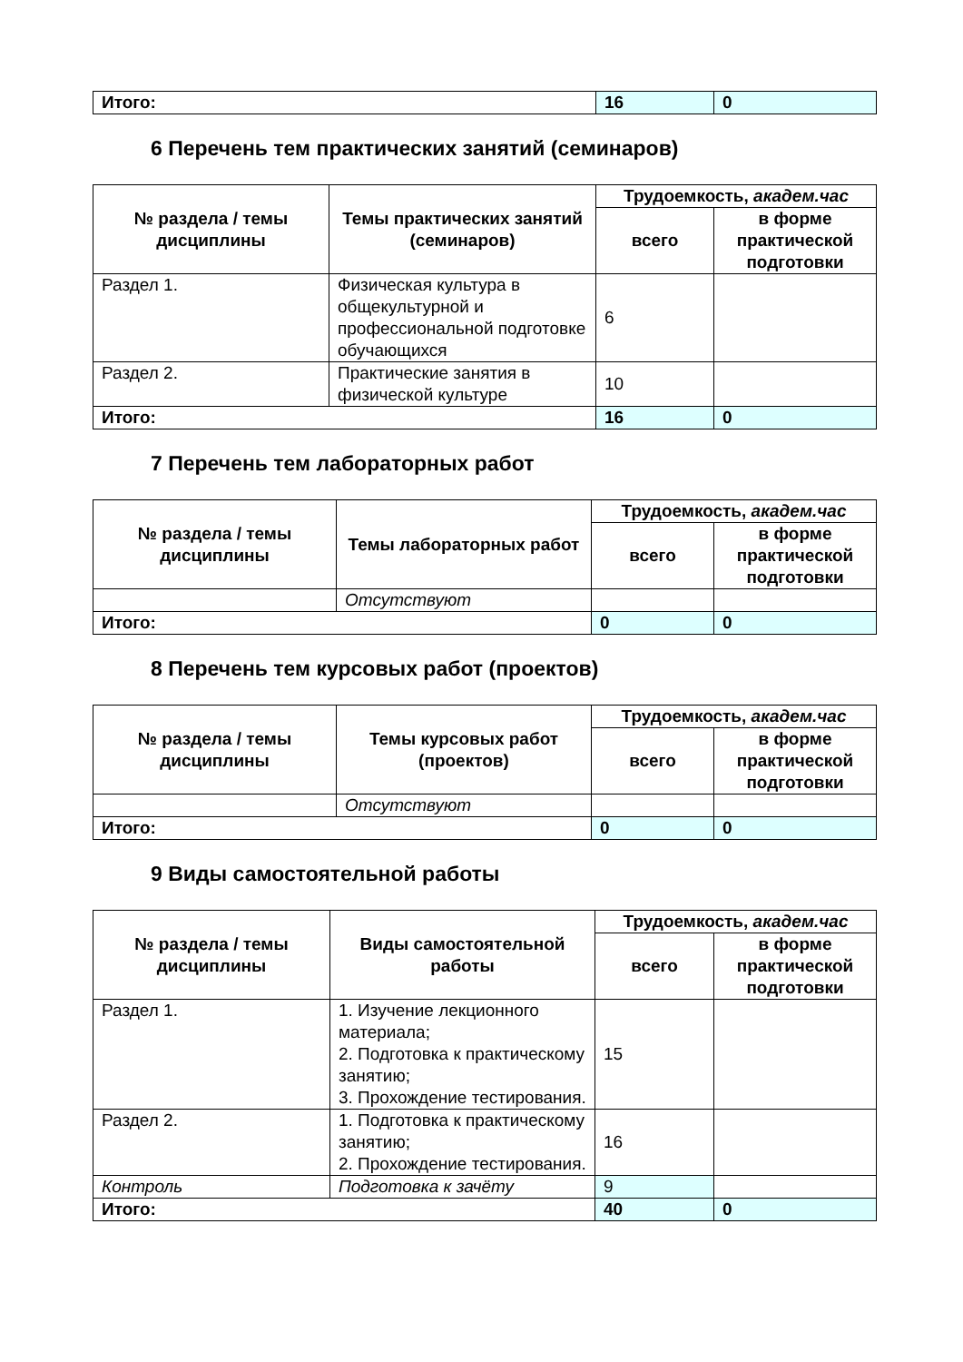| Итого: | 16 | 0 |
6 Перечень тем практических занятий (семинаров)
| № раздела / темы дисциплины | Темы практических занятий (семинаров) | Трудоемкость, академ.час | |
| --- | --- | --- | --- |
| | | всего | в форме практической подготовки |
| Раздел 1. | Физическая культура в общекультурной и профессиональной подготовке обучающихся | 6 | |
| Раздел 2. | Практические занятия в физической культуре | 10 | |
| Итого: | | 16 | 0 |
7 Перечень тем лабораторных работ
| № раздела / темы дисциплины | Темы лабораторных работ | Трудоемкость, академ.час | |
| --- | --- | --- | --- |
| | | всего | в форме практической подготовки |
| | Отсутствуют | | |
| Итого: | | 0 | 0 |
8 Перечень тем курсовых работ (проектов)
| № раздела / темы дисциплины | Темы курсовых работ (проектов) | Трудоемкость, академ.час | |
| --- | --- | --- | --- |
| | | всего | в форме практической подготовки |
| | Отсутствуют | | |
| Итого: | | 0 | 0 |
9 Виды самостоятельной работы
| № раздела / темы дисциплины | Виды самостоятельной работы | Трудоемкость, академ.час | |
| --- | --- | --- | --- |
| | | всего | в форме практической подготовки |
| Раздел 1. | 1. Изучение лекционного материала; 2. Подготовка к практическому занятию; 3. Прохождение тестирования. | 15 | |
| Раздел 2. | 1. Подготовка к практическому занятию; 2. Прохождение тестирования. | 16 | |
| Контроль | Подготовка к зачёту | 9 | |
| Итого: | | 40 | 0 |